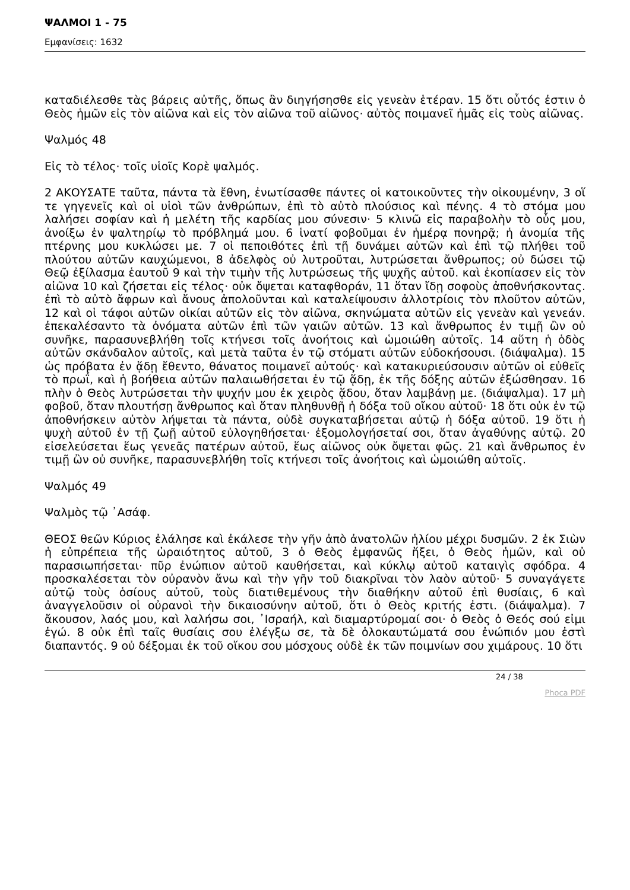ΨΑΛΜΟΙ 1 - 75
Εμφανίσεις: 1632
καταδιέλεσθε τὰς βάρεις αὐτῆς, ὅπως ἂν διηγήσησθε εἰς γενεὰν ἑτέραν. 15 ὅτι οὗτός ἐστιν ὁ Θεὸς ἡμῶν εἰς τὸν αἰῶνα καὶ εἰς τὸν αἰῶνα τοῦ αἰῶνος· αὐτὸς ποιμανεῖ ἡμᾶς εἰς τοὺς αἰῶνας.
Ψαλμός 48
Εἰς τὸ τέλος· τοῖς υἱοῖς Κορὲ ψαλμός.
2 ΑΚΟΥΣΑΤΕ ταῦτα, πάντα τὰ ἔθνη, ἐνωτίσασθε πάντες οἱ κατοικοῦντες τὴν οἰκουμένην, 3 οἵ τε γηγενεῖς καὶ οἱ υἱοὶ τῶν ἀνθρώπων, ἐπὶ τὸ αὐτὸ πλούσιος καὶ πένης. 4 τὸ στόμα μου λαλήσει σοφίαν καὶ ἡ μελέτη τῆς καρδίας μου σύνεσιν· 5 κλινῶ εἰς παραβολὴν τὸ οὖς μου, ἀνοίξω ἐν ψαλτηρίῳ τὸ πρόβλημά μου. 6 ἱνατί φοβοῦμαι ἐν ἡμέρᾳ πονηρᾷ; ἡ ἀνομία τῆς πτέρνης μου κυκλώσει με. 7 οἱ πεποιθότες ἐπὶ τῇ δυνάμει αὐτῶν καὶ ἐπὶ τῷ πλήθει τοῦ πλούτου αὐτῶν καυχώμενοι, 8 ἀδελφὸς οὐ λυτροῦται, λυτρώσεται ἄνθρωπος; οὐ δώσει τῷ Θεῷ ἐξίλασμα ἑαυτοῦ 9 καὶ τὴν τιμὴν τῆς λυτρώσεως τῆς ψυχῆς αὐτοῦ. καὶ ἐκοπίασεν εἰς τὸν αἰῶνα 10 καὶ ζήσεται εἰς τέλος· οὐκ ὄψεται καταφθοράν, 11 ὅταν ἴδῃ σοφοὺς ἀποθνήσκοντας. ἐπὶ τὸ αὐτὸ ἄφρων καὶ ἄνους ἀπολοῦνται καὶ καταλείψουσιν ἀλλοτρίοις τὸν πλοῦτον αὐτῶν, 12 καὶ οἱ τάφοι αὐτῶν οἰκίαι αὐτῶν εἰς τὸν αἰῶνα, σκηνώματα αὐτῶν εἰς γενεὰν καὶ γενεάν. ἐπεκαλέσαντο τὰ ὀνόματα αὐτῶν ἐπὶ τῶν γαιῶν αὐτῶν. 13 καὶ ἄνθρωπος ἐν τιμῇ ὢν οὐ συνῆκε, παρασυνεβλήθη τοῖς κτήνεσι τοῖς ἀνοήτοις καὶ ὡμοιώθη αὐτοῖς. 14 αὕτη ἡ ὁδὸς αὐτῶν σκάνδαλον αὐτοῖς, καὶ μετὰ ταῦτα ἐν τῷ στόματι αὐτῶν εὐδοκήσουσι. (διάψαλμα). 15 ὡς πρόβατα ἐν ᾅδῃ ἔθεντο, θάνατος ποιμανεῖ αὐτούς· καὶ κατακυριεύσουσιν αὐτῶν οἱ εὐθεῖς τὸ πρωΐ, καὶ ἡ βοήθεια αὐτῶν παλαιωθήσεται ἐν τῷ ᾅδῃ, ἐκ τῆς δόξης αὐτῶν ἐξώσθησαν. 16 πλὴν ὁ Θεὸς λυτρώσεται τὴν ψυχήν μου ἐκ χειρὸς ᾅδου, ὅταν λαμβάνῃ με. (διάψαλμα). 17 μὴ φοβοῦ, ὅταν πλουτήσῃ ἄνθρωπος καὶ ὅταν πληθυνθῇ ἡ δόξα τοῦ οἴκου αὐτοῦ· 18 ὅτι οὐκ ἐν τῷ ἀποθνήσκειν αὐτὸν λήψεται τὰ πάντα, οὐδὲ συγκαταβήσεται αὐτῷ ἡ δόξα αὐτοῦ. 19 ὅτι ἡ ψυχὴ αὐτοῦ ἐν τῇ ζωῇ αὐτοῦ εὐλογηθήσεται· ἐξομολογήσεταί σοι, ὅταν ἀγαθύνῃς αὐτῷ. 20 εἰσελεύσεται ἕως γενεᾶς πατέρων αὐτοῦ, ἕως αἰῶνος οὐκ ὄψεται φῶς. 21 καὶ ἄνθρωπος ἐν τιμῇ ὢν οὐ συνῆκε, παρασυνεβλήθη τοῖς κτήνεσι τοῖς ἀνοήτοις καὶ ὡμοιώθη αὐτοῖς.
Ψαλμός 49
Ψαλμὸς τῷ ᾿Ασάφ.
ΘΕΟΣ θεῶν Κύριος ἐλάλησε καὶ ἐκάλεσε τὴν γῆν ἀπὸ ἀνατολῶν ἡλίου μέχρι δυσμῶν. 2 ἐκ Σιὼν ἡ εὐπρέπεια τῆς ὡραιότητος αὐτοῦ, 3 ὁ Θεὸς ἐμφανῶς ἥξει, ὁ Θεὸς ἡμῶν, καὶ οὐ παρασιωπήσεται· πῦρ ἐνώπιον αὐτοῦ καυθήσεται, καὶ κύκλῳ αὐτοῦ καταιγὶς σφόδρα. 4 προσκαλέσεται τὸν οὐρανὸν ἄνω καὶ τὴν γῆν τοῦ διακρῖναι τὸν λαὸν αὐτοῦ· 5 συναγάγετε αὐτῷ τοὺς ὁσίους αὐτοῦ, τοὺς διατιθεμένους τὴν διαθήκην αὐτοῦ ἐπὶ θυσίαις, 6 καὶ ἀναγγελοῦσιν οἱ οὐρανοὶ τὴν δικαιοσύνην αὐτοῦ, ὅτι ὁ Θεὸς κριτής ἐστι. (διάψαλμα). 7 ἄκουσον, λαός μου, καὶ λαλήσω σοι, ᾿Ισραήλ, καὶ διαμαρτύρομαί σοι· ὁ Θεὸς ὁ Θεός σού εἰμι ἐγώ. 8 οὐκ ἐπὶ ταῖς θυσίαις σου ἐλέγξω σε, τὰ δὲ ὁλοκαυτώματά σου ἐνώπιόν μου ἐστὶ διαπαντός. 9 οὐ δέξομαι ἐκ τοῦ οἴκου σου μόσχους οὐδὲ ἐκ τῶν ποιμνίων σου χιμάρους. 10 ὅτι
24 / 38
Phoca PDF